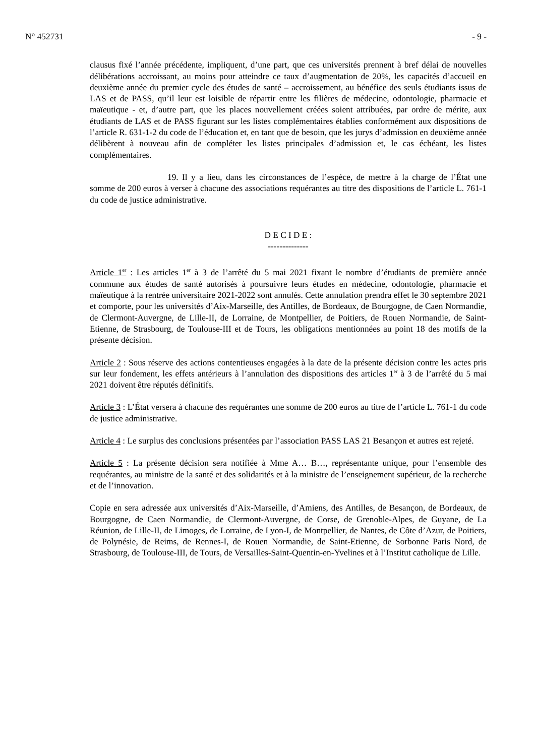N° 452731 - 9 -
clausus fixé l’année précédente, impliquent, d’une part, que ces universités prennent à bref délai de nouvelles délibérations accroissant, au moins pour atteindre ce taux d’augmentation de 20%, les capacités d’accueil en deuxième année du premier cycle des études de santé – accroissement, au bénéfice des seuls étudiants issus de LAS et de PASS, qu’il leur est loisible de répartir entre les filières de médecine, odontologie, pharmacie et maïeutique - et, d’autre part, que les places nouvellement créées soient attribuées, par ordre de mérite, aux étudiants de LAS et de PASS figurant sur les listes complémentaires établies conformément aux dispositions de l’article R. 631-1-2 du code de l’éducation et, en tant que de besoin, que les jurys d’admission en deuxième année délibèrent à nouveau afin de compléter les listes principales d’admission et, le cas échéant, les listes complémentaires.
19. Il y a lieu, dans les circonstances de l’espèce, de mettre à la charge de l’État une somme de 200 euros à verser à chacune des associations requérantes au titre des dispositions de l’article L. 761-1 du code de justice administrative.
D E C I D E :
--------------
Article 1<sup>er</sup> : Les articles 1<sup>er</sup> à 3 de l’arrêté du 5 mai 2021 fixant le nombre d’étudiants de première année commune aux études de santé autorisés à poursuivre leurs études en médecine, odontologie, pharmacie et maïeutique à la rentrée universitaire 2021-2022 sont annulés. Cette annulation prendra effet le 30 septembre 2021 et comporte, pour les universités d’Aix-Marseille, des Antilles, de Bordeaux, de Bourgogne, de Caen Normandie, de Clermont-Auvergne, de Lille-II, de Lorraine, de Montpellier, de Poitiers, de Rouen Normandie, de Saint-Etienne, de Strasbourg, de Toulouse-III et de Tours, les obligations mentionnées au point 18 des motifs de la présente décision.
Article 2 : Sous réserve des actions contentieuses engagées à la date de la présente décision contre les actes pris sur leur fondement, les effets antérieurs à l’annulation des dispositions des articles 1<sup>er</sup> à 3 de l’arrêté du 5 mai 2021 doivent être réputés définitifs.
Article 3 : L’État versera à chacune des requérantes une somme de 200 euros au titre de l’article L. 761-1 du code de justice administrative.
Article 4 : Le surplus des conclusions présentées par l’association PASS LAS 21 Besançon et autres est rejeté.
Article 5 : La présente décision sera notifiée à Mme A… B…, représentante unique, pour l’ensemble des requérantes, au ministre de la santé et des solidarités et à la ministre de l’enseignement supérieur, de la recherche et de l’innovation.
Copie en sera adressée aux universités d’Aix-Marseille, d’Amiens, des Antilles, de Besançon, de Bordeaux, de Bourgogne, de Caen Normandie, de Clermont-Auvergne, de Corse, de Grenoble-Alpes, de Guyane, de La Réunion, de Lille-II, de Limoges, de Lorraine, de Lyon-I, de Montpellier, de Nantes, de Côte d’Azur, de Poitiers, de Polynésie, de Reims, de Rennes-I, de Rouen Normandie, de Saint-Etienne, de Sorbonne Paris Nord, de Strasbourg, de Toulouse-III, de Tours, de Versailles-Saint-Quentin-en-Yvelines et à l’Institut catholique de Lille.